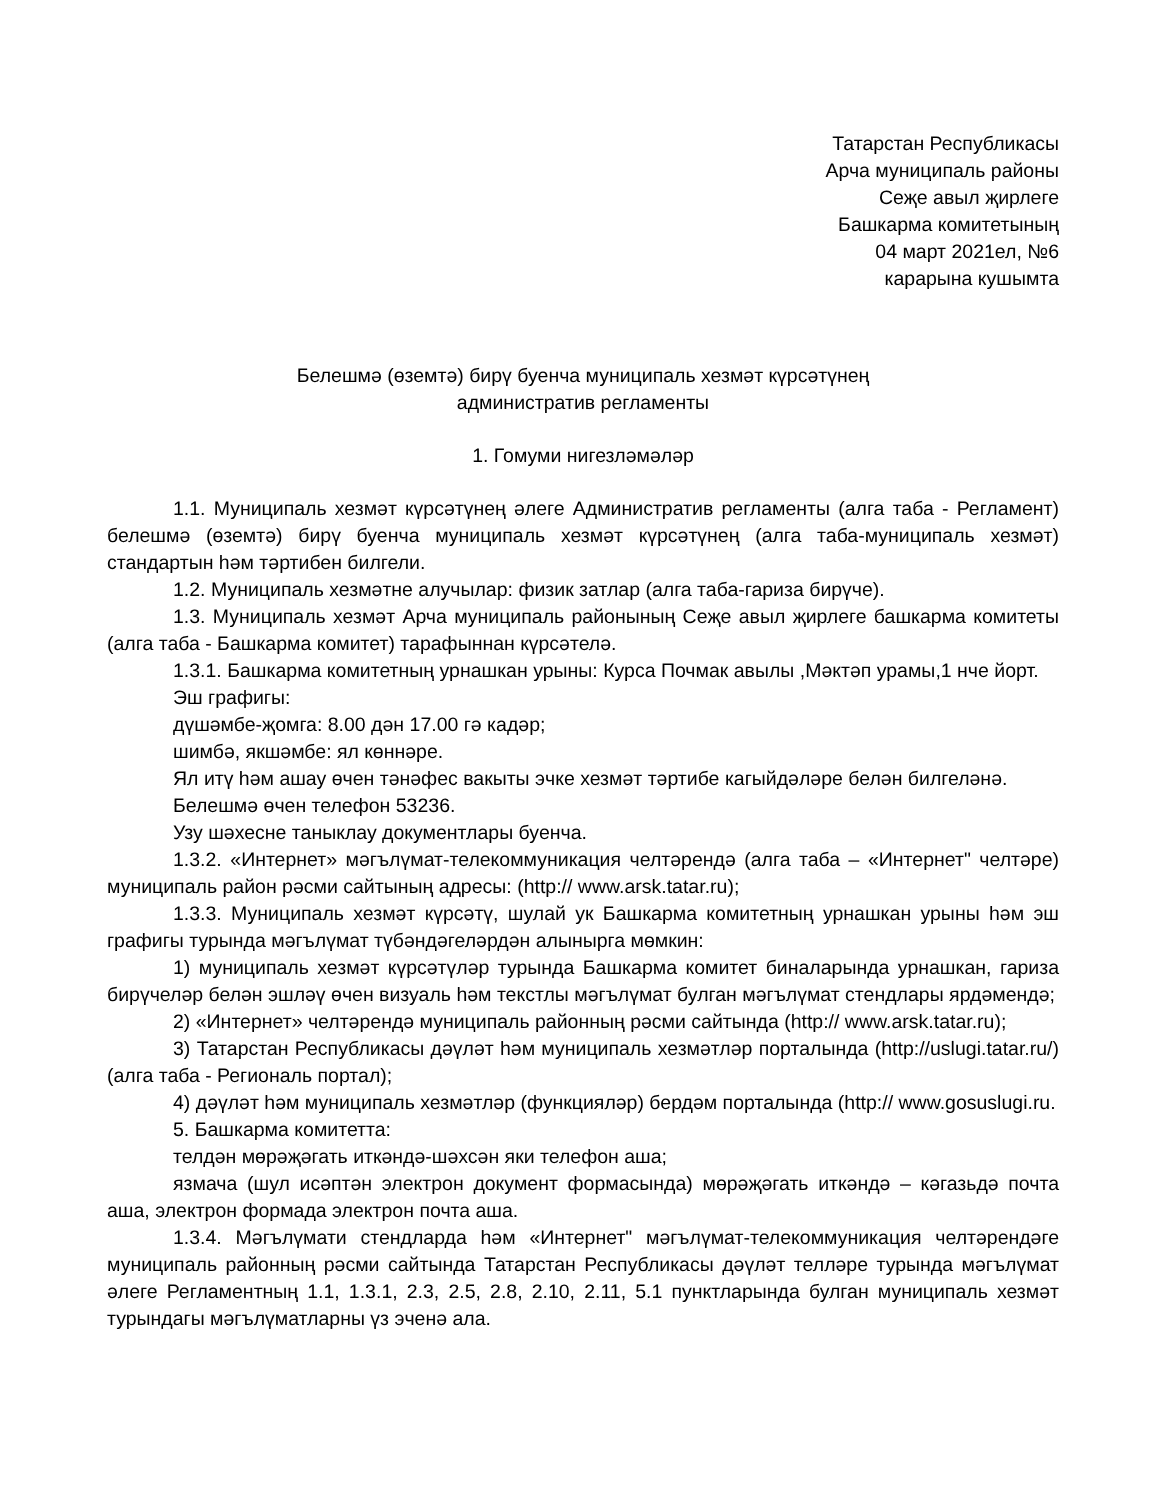Татарстан Республикасы
Арча муниципаль районы
Сеҗе авыл җирлеге
Башкарма комитетының
04 март 2021ел, №6
карарына кушымта
Белешмә (өземтә) бирү буенча муниципаль хезмәт күрсәтүнең
административ регламенты
1. Гомуми нигезләмәләр
1.1. Муниципаль хезмәт күрсәтүнең әлеге Административ регламенты (алга таба - Регламент) белешмә (өземтә) бирү буенча муниципаль хезмәт күрсәтүнең (алга таба-муниципаль хезмәт) стандартын һәм тәртибен билгели.
1.2. Муниципаль хезмәтне алучылар: физик затлар (алга таба-гариза бирүче).
1.3. Муниципаль хезмәт Арча муниципаль районының Сеҗе авыл җирлеге башкарма комитеты (алга таба - Башкарма комитет) тарафыннан күрсәтелә.
1.3.1. Башкарма комитетның урнашкан урыны: Курса Почмак авылы ,Мәктәп урамы,1 нче йорт.
Эш графигы:
дүшәмбе-җомга: 8.00 дән 17.00 гә кадәр;
шимбә, якшәмбе: ял көннәре.
Ял итү һәм ашау өчен тәнәфес вакыты эчке хезмәт тәртибе кагыйдәләре белән билгеләнә.
Белешмә өчен телефон 53236.
Узу шәхесне таныклау документлары буенча.
1.3.2. «Интернет» мәгълүмат-телекоммуникация челтәрендә (алга таба – «Интернет" челтәре) муниципаль район рәсми сайтының адресы: (http:// www.arsk.tatar.ru);
1.3.3. Муниципаль хезмәт күрсәтү, шулай ук Башкарма комитетның урнашкан урыны һәм эш графигы турында мәгълүмат түбәндәгеләрдән алынырга мөмкин:
1) муниципаль хезмәт күрсәтүләр турында Башкарма комитет биналарында урнашкан, гариза бирүчеләр белән эшләү өчен визуаль һәм текстлы мәгълүмат булган мәгълүмат стендлары ярдәмендә;
2) «Интернет» челтәрендә муниципаль районның рәсми сайтында (http:// www.arsk.tatar.ru);
3) Татарстан Республикасы дәүләт һәм муниципаль хезмәтләр порталында (http://uslugi.tatar.ru/)(алга таба - Региональ портал);
4) дәүләт һәм муниципаль хезмәтләр (функцияләр) бердәм порталында (http:// www.gosuslugi.ru.
5. Башкарма комитетта:
телдән мөрәҗәгать иткәндә-шәхсән яки телефон аша;
язмача (шул исәптән электрон документ формасында) мөрәҗәгать иткәндә – кәгазьдә почта аша, электрон формада электрон почта аша.
1.3.4. Мәгълүмати стендларда һәм «Интернет" мәгълүмат-телекоммуникация челтәрендәге муниципаль районның рәсми сайтында Татарстан Республикасы дәүләт телләре турында мәгълүмат әлеге Регламентның 1.1, 1.3.1, 2.3, 2.5, 2.8, 2.10, 2.11, 5.1 пунктларында булган муниципаль хезмәт турындагы мәгълүматларны үз эченә ала.